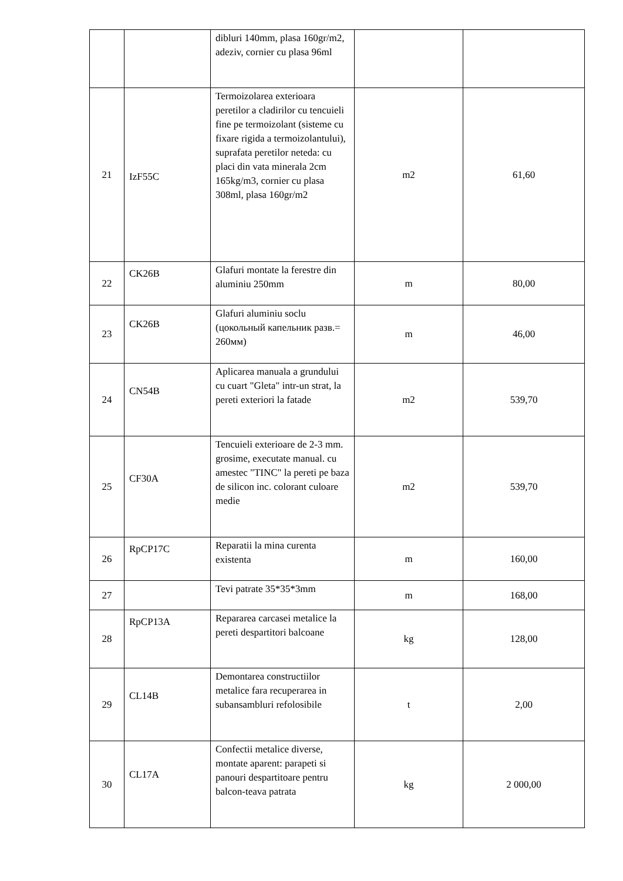| | | dibluri 140mm, plasa 160gr/m2, adeziv, cornier cu plasa 96ml | | |
| 21 | IzF55C | Termoizolarea exterioara peretilor a cladirilor cu tencuieli fine pe termoizolant (sisteme cu fixare rigida a termoizolantului), suprafata peretilor neteda: cu placi din vata minerala 2cm 165kg/m3, cornier cu plasa 308ml, plasa 160gr/m2 | m2 | 61,60 |
| 22 | CK26B | Glafuri montate la ferestre din aluminiu 250mm | m | 80,00 |
| 23 | CK26B | Glafuri aluminiu soclu (цокольный капельник разв.= 260мм) | m | 46,00 |
| 24 | CN54B | Aplicarea manuala a grundului cu cuart "Gleta" intr-un strat, la pereti exteriori la fatade | m2 | 539,70 |
| 25 | CF30A | Tencuieli exterioare de 2-3 mm. grosime, executate manual. cu amestec "TINC" la pereti pe baza de silicon inc. colorant culoare medie | m2 | 539,70 |
| 26 | RpCP17C | Reparatii la mina curenta existenta | m | 160,00 |
| 27 | | Tevi patrate 35*35*3mm | m | 168,00 |
| 28 | RpCP13A | Repararea carcasei metalice la pereti despartitori balcoane | kg | 128,00 |
| 29 | CL14B | Demontarea constructiilor metalice fara recuperarea in subansambluri refolosibile | t | 2,00 |
| 30 | CL17A | Confectii metalice diverse, montate aparent: parapeti si panouri despartitoare pentru balcon-teava patrata | kg | 2 000,00 |